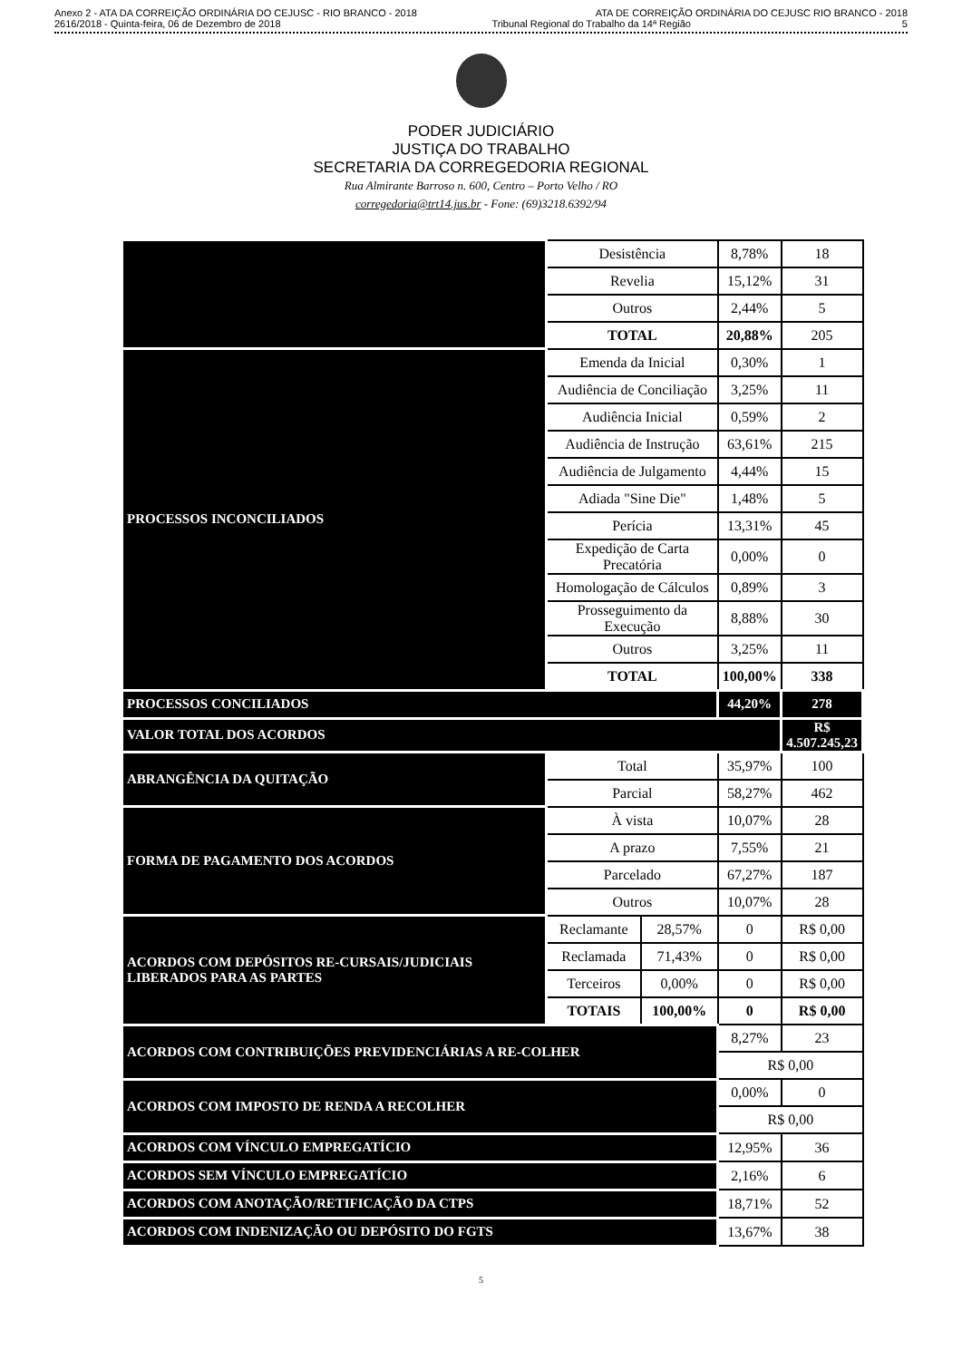Anexo 2 - ATA DA CORREIÇÃO ORDINÁRIA DO CEJUSC - RIO BRANCO - 2018 ATA DE CORREIÇÃO ORDINÁRIA DO CEJUSC RIO BRANCO - 2018
2616/2018 - Quinta-feira, 06 de Dezembro de 2018 Tribunal Regional do Trabalho da 14ª Região 5
PODER JUDICIÁRIO
JUSTIÇA DO TRABALHO
SECRETARIA DA CORREGEDORIA REGIONAL
Rua Almirante Barroso n. 600, Centro – Porto Velho / RO
corregedoria@trt14.jus.br - Fone: (69)3218.6392/94
| | Desistência | | 8,78% | 18 |
| | Revelia | | 15,12% | 31 |
| | Outros | | 2,44% | 5 |
| | TOTAL | | 20,88% | 205 |
| PROCESSOS INCONCILIADOS | Emenda da Inicial | | 0,30% | 1 |
| | Audiência de Conciliação | | 3,25% | 11 |
| | Audiência Inicial | | 0,59% | 2 |
| | Audiência de Instrução | | 63,61% | 215 |
| | Audiência de Julgamento | | 4,44% | 15 |
| | Adiada "Sine Die" | | 1,48% | 5 |
| | Perícia | | 13,31% | 45 |
| | Expedição de Carta Precatória | | 0,00% | 0 |
| | Homologação de Cálculos | | 0,89% | 3 |
| | Prosseguimento da Execução | | 8,88% | 30 |
| | Outros | | 3,25% | 11 |
| | TOTAL | | 100,00% | 338 |
| PROCESSOS CONCILIADOS | | | 44,20% | 278 |
| VALOR TOTAL DOS ACORDOS | | | | R$ 4.507.245,23 |
| ABRANGÊNCIA DA QUITAÇÃO | Total | | 35,97% | 100 |
| | Parcial | | 58,27% | 462 |
| FORMA DE PAGAMENTO DOS ACORDOS | À vista | | 10,07% | 28 |
| | A prazo | | 7,55% | 21 |
| | Parcelado | | 67,27% | 187 |
| | Outros | | 10,07% | 28 |
| ACORDOS COM DEPÓSITOS RE-CURSAIS/JUDICIAIS LIBERADOS PARA AS PARTES | Reclamante | 28,57% | 0 | R$ 0,00 |
| | Reclamada | 71,43% | 0 | R$ 0,00 |
| | Terceiros | 0,00% | 0 | R$ 0,00 |
| | TOTAIS | 100,00% | 0 | R$ 0,00 |
| ACORDOS COM CONTRIBUIÇÕES PREVIDENCIÁRIAS A RE-COLHER | | | 8,27% | 23 |
| | | | R$ 0,00 | |
| ACORDOS COM IMPOSTO DE RENDA A RECOLHER | | | 0,00% | 0 |
| | | | R$ 0,00 | |
| ACORDOS COM VÍNCULO EMPREGATÍCIO | | | 12,95% | 36 |
| ACORDOS SEM VÍNCULO EMPREGATÍCIO | | | 2,16% | 6 |
| ACORDOS COM ANOTAÇÃO/RETIFICAÇÃO DA CTPS | | | 18,71% | 52 |
| ACORDOS COM INDENIZAÇÃO OU DEPÓSITO DO FGTS | | | 13,67% | 38 |
5